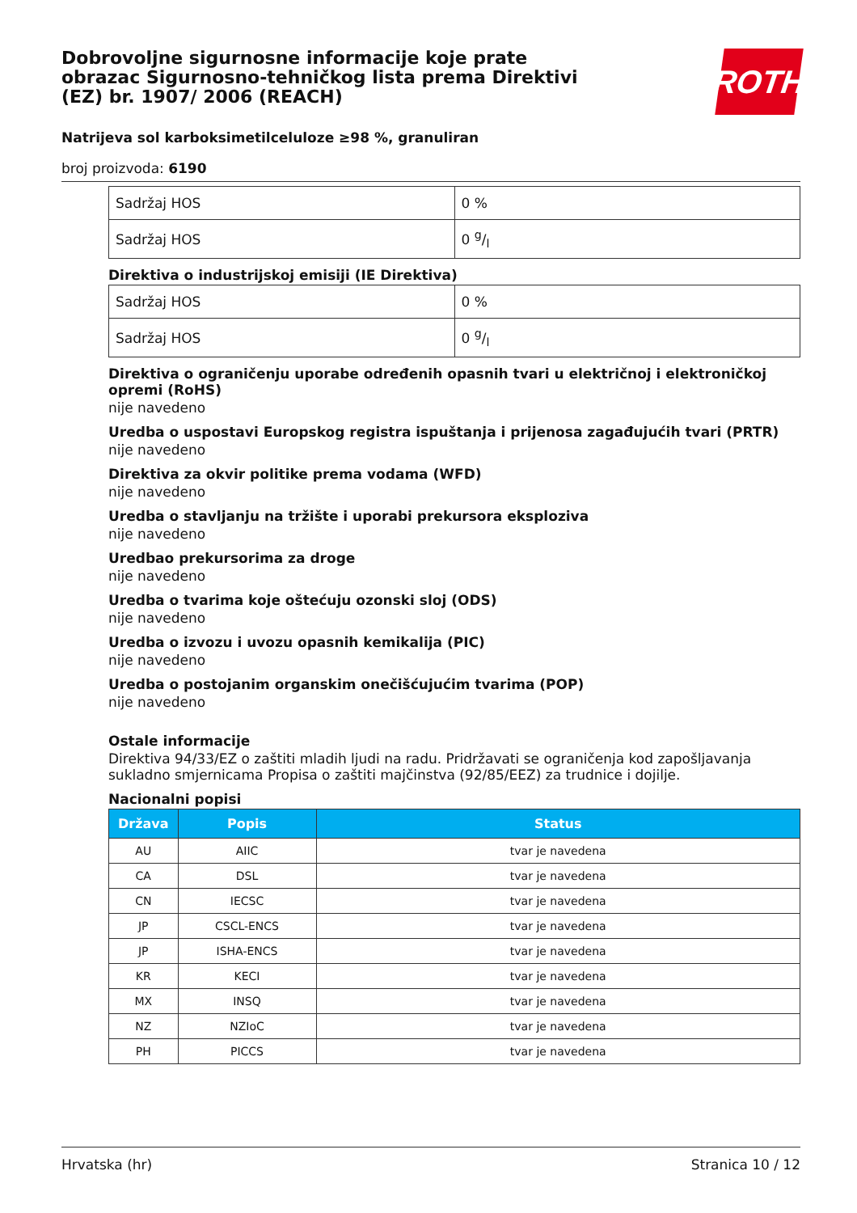Dobrovoljne sigurnosne informacije koje prate obrazac Sigurnosno-tehničkog lista prema Direktivi (EZ) br. 1907/ 2006 (REACH)
Natrijeva sol karboksimetilceluloze ≥98 %, granuliran
broj proizvoda: 6190
ROTH
| Sadržaj HOS | 0 % |
| Sadržaj HOS | 0 g/l |
Direktiva o industrijskoj emisiji (IE Direktiva)
| Sadržaj HOS | 0 % |
| Sadržaj HOS | 0 g/l |
Direktiva o ograničenju uporabe određenih opasnih tvari u električnoj i elektroničkoj opremi (RoHS)
nije navedeno
Uredba o uspostavi Europskog registra ispuštanja i prijenosa zagađujućih tvari (PRTR)
nije navedeno
Direktiva za okvir politike prema vodama (WFD)
nije navedeno
Uredba o stavljanju na tržište i uporabi prekursora eksploziva
nije navedeno
Uredbao prekursorima za droge
nije navedeno
Uredba o tvarima koje oštećuju ozonski sloj (ODS)
nije navedeno
Uredba o izvozu i uvozu opasnih kemikalija (PIC)
nije navedeno
Uredba o postojanim organskim onečišćujućim tvarima (POP)
nije navedeno
Ostale informacije
Direktiva 94/33/EZ o zaštiti mladih ljudi na radu. Pridržavati se ograničenja kod zapošljavanja sukladno smjernicama Propisa o zaštiti majčinstva (92/85/EEZ) za trudnice i dojilje.
Nacionalni popisi
| Država | Popis | Status |
| --- | --- | --- |
| AU | AIIC | tvar je navedena |
| CA | DSL | tvar je navedena |
| CN | IECSC | tvar je navedena |
| JP | CSCL-ENCS | tvar je navedena |
| JP | ISHA-ENCS | tvar je navedena |
| KR | KECI | tvar je navedena |
| MX | INSQ | tvar je navedena |
| NZ | NZIoC | tvar je navedena |
| PH | PICCS | tvar je navedena |
Hrvatska (hr) Stranica 10 / 12